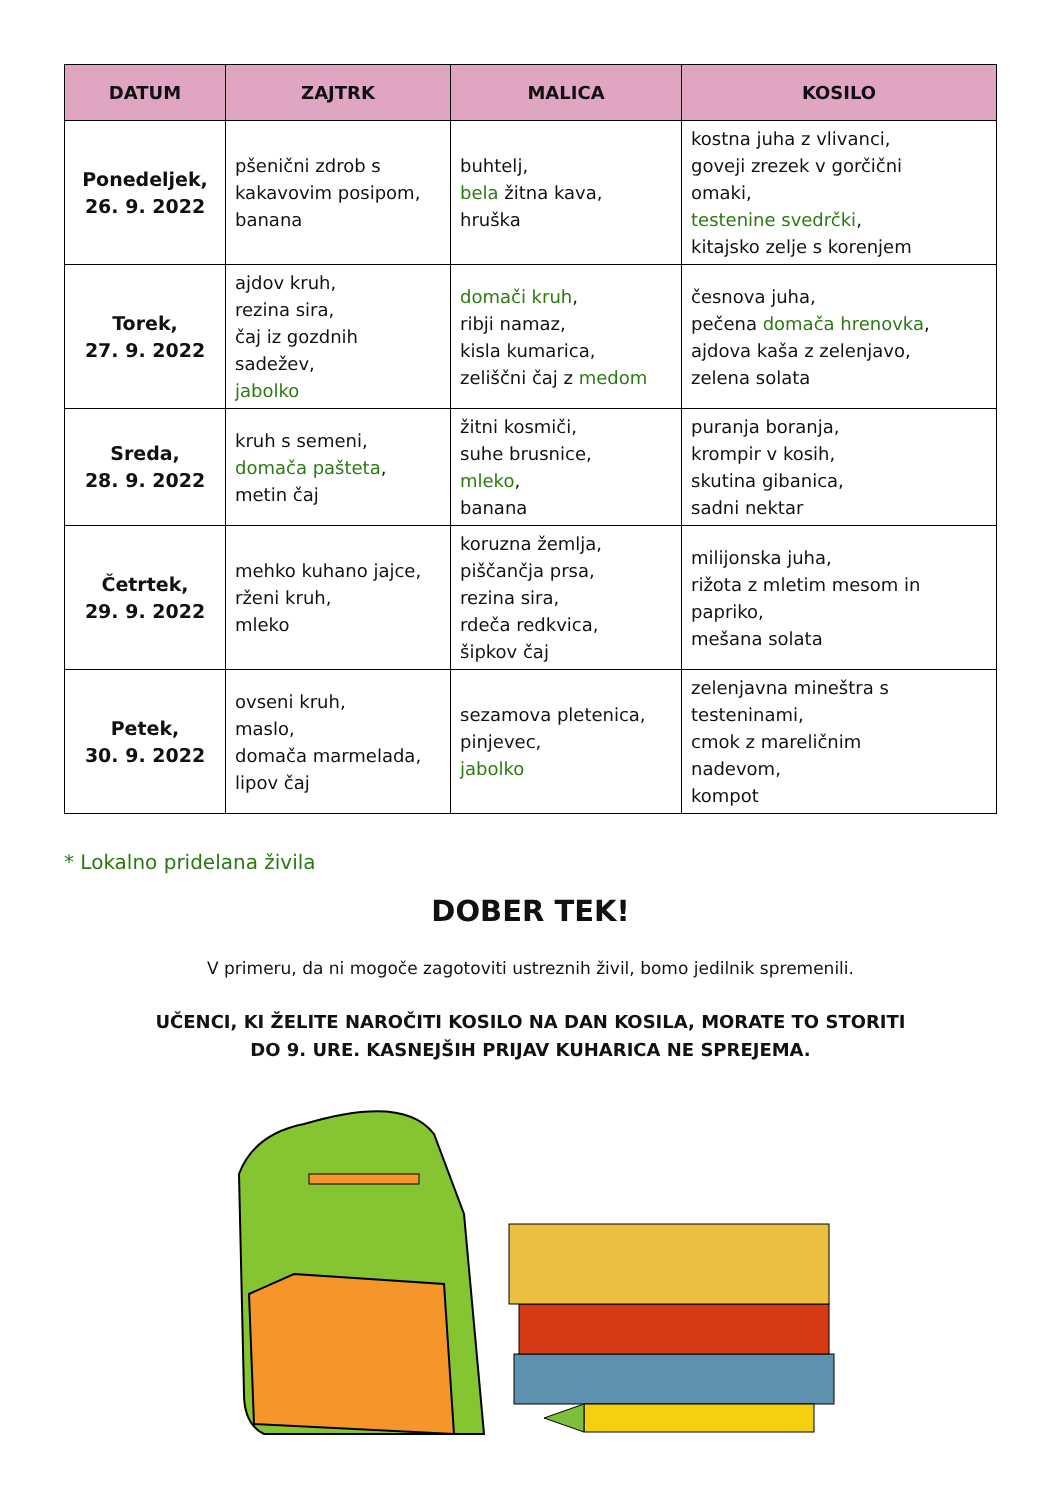| DATUM | ZAJTRK | MALICA | KOSILO |
| --- | --- | --- | --- |
| Ponedeljek, 26. 9. 2022 | pšenični zdrob s kakavovim posipom, banana | buhtelj, bela žitna kava, hruška | kostna juha z vlivanci, goveji zrezek v gorčični omaki, testenine svedrčki , kitajsko zelje s korenjem |
| Torek, 27. 9. 2022 | ajdov kruh, rezina sira, čaj iz gozdnih sadežev, jabolko | domači kruh , ribji namaz, kisla kumarica, zeliščni čaj z medom | česnova juha, pečena domača hrenovka , ajdova kaša z zelenjavo, zelena solata |
| Sreda, 28. 9. 2022 | kruh s semeni, domača pašteta , metin čaj | žitni kosmiči, suhe brusnice, mleko , banana | puranja boranja, krompir v kosih, skutina gibanica, sadni nektar |
| Četrtek, 29. 9. 2022 | mehko kuhano jajce, rženi kruh, mleko | koruzna žemlja, piščančja prsa, rezina sira, rdeča redkvica, šipkov čaj | milijonska juha, rižota z mletim mesom in papriko, mešana solata |
| Petek, 30. 9. 2022 | ovseni kruh, maslo, domača marmelada, lipov čaj | sezamova pletenica, pinjevec, jabolko | zelenjavna mineštra s testeninami, cmok z mareličnim nadevom, kompot |
* Lokalno pridelana živila
DOBER TEK!
V primeru, da ni mogoče zagotoviti ustreznih živil, bomo jedilnik spremenili.
UČENCI, KI ŽELITE NAROČITI KOSILO NA DAN KOSILA, MORATE TO STORITI
DO 9. URE. KASNEJŠIH PRIJAV KUHARICA NE SPREJEMA.